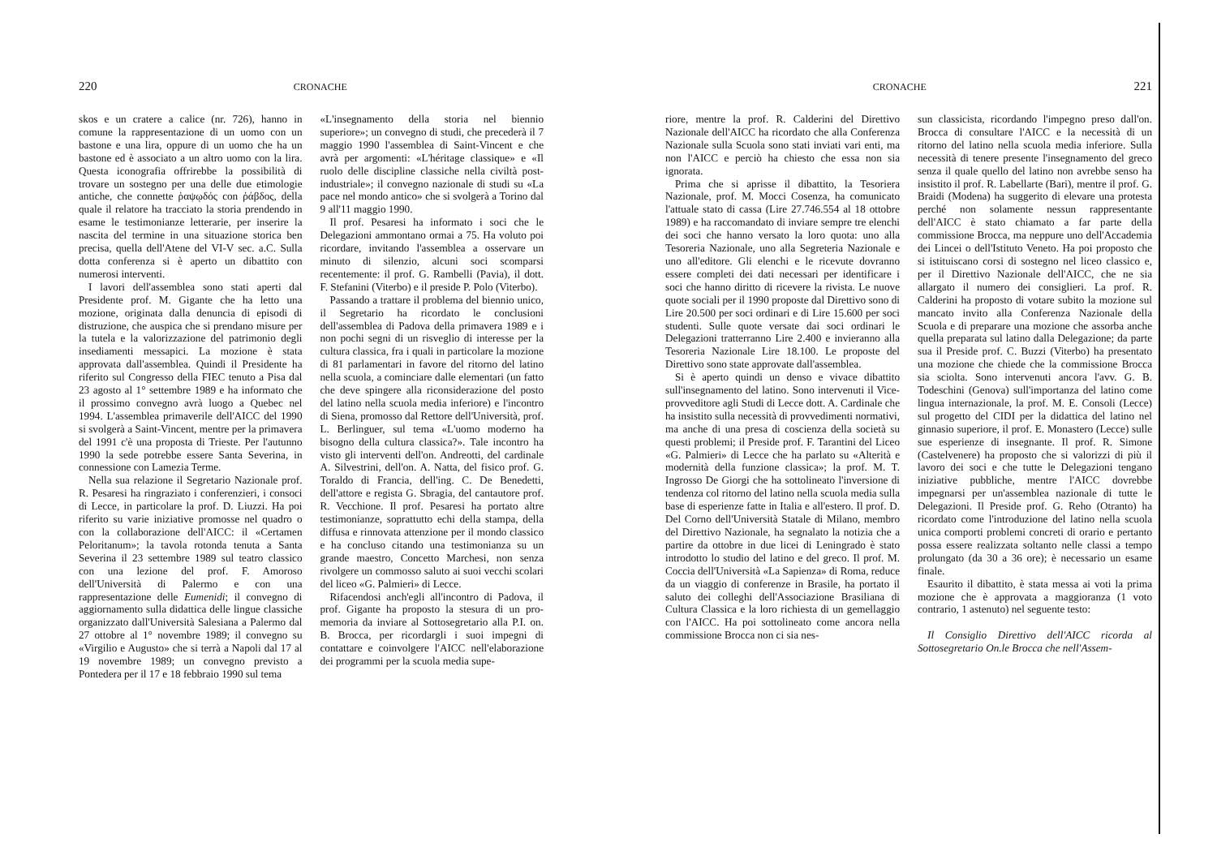220 CRONACHE
skos e un cratere a calice (nr. 726), hanno in comune la rappresentazione di un uomo con un bastone e una lira, oppure di un uomo che ha un bastone ed è associato a un altro uomo con la lira. Questa iconografia offrirebbe la possibilità di trovare un sostegno per una delle due etimologie antiche, che connette ῥαψῳδός con ῥάβδος, della quale il relatore ha tracciato la storia prendendo in esame le testimonianze letterarie, per inserire la nascita del termine in una situazione storica ben precisa, quella dell'Atene del VI-V sec. a.C. Sulla dotta conferenza si è aperto un dibattito con numerosi interventi.
I lavori dell'assemblea sono stati aperti dal Presidente prof. M. Gigante che ha letto una mozione, originata dalla denuncia di episodi di distruzione, che auspica che si prendano misure per la tutela e la valorizzazione del patrimonio degli insediamenti messapici. La mozione è stata approvata dall'assemblea. Quindi il Presidente ha riferito sul Congresso della FIEC tenuto a Pisa dal 23 agosto al 1° settembre 1989 e ha informato che il prossimo convegno avrà luogo a Quebec nel 1994. L'assemblea primaverile dell'AICC del 1990 si svolgerà a Saint-Vincent, mentre per la primavera del 1991 c'è una proposta di Trieste. Per l'autunno 1990 la sede potrebbe essere Santa Severina, in connessione con Lamezia Terme.
Nella sua relazione il Segretario Nazionale prof. R. Pesaresi ha ringraziato i conferenzieri, i consoci di Lecce, in particolare la prof. D. Liuzzi. Ha poi riferito su varie iniziative promosse nel quadro o con la collaborazione dell'AICC: il «Certamen Peloritanum»; la tavola rotonda tenuta a Santa Severina il 23 settembre 1989 sul teatro classico con una lezione del prof. F. Amoroso dell'Università di Palermo e con una rappresentazione delle Eumenidi; il convegno di aggiornamento sulla didattica delle lingue classiche organizzato dall'Università Salesiana a Palermo dal 27 ottobre al 1° novembre 1989; il convegno su «Virgilio e Augusto» che si terrà a Napoli dal 17 al 19 novembre 1989; un convegno previsto a Pontedera per il 17 e 18 febbraio 1990 sul tema
«L'insegnamento della storia nel biennio superiore»; un convegno di studi, che precederà il 7 maggio 1990 l'assemblea di Saint-Vincent e che avrà per argomenti: «L'héritage classique» e «Il ruolo delle discipline classiche nella civiltà post-industriale»; il convegno nazionale di studi su «La pace nel mondo antico» che si svolgerà a Torino dal 9 all'11 maggio 1990.
Il prof. Pesaresi ha informato i soci che le Delegazioni ammontano ormai a 75. Ha voluto poi ricordare, invitando l'assemblea a osservare un minuto di silenzio, alcuni soci scomparsi recentemente: il prof. G. Rambelli (Pavia), il dott. F. Stefanini (Viterbo) e il preside P. Polo (Viterbo).
Passando a trattare il problema del biennio unico, il Segretario ha ricordato le conclusioni dell'assemblea di Padova della primavera 1989 e i non pochi segni di un risveglio di interesse per la cultura classica, fra i quali in particolare la mozione di 81 parlamentari in favore del ritorno del latino nella scuola, a cominciare dalle elementari (un fatto che deve spingere alla riconsiderazione del posto del latino nella scuola media inferiore) e l'incontro di Siena, promosso dal Rettore dell'Università, prof. L. Berlinguer, sul tema «L'uomo moderno ha bisogno della cultura classica?». Tale incontro ha visto gli interventi dell'on. Andreotti, del cardinale A. Silvestrini, dell'on. A. Natta, del fisico prof. G. Toraldo di Francia, dell'ing. C. De Benedetti, dell'attore e regista G. Sbragia, del cantautore prof. R. Vecchione. Il prof. Pesaresi ha portato altre testimonianze, soprattutto echi della stampa, della diffusa e rinnovata attenzione per il mondo classico e ha concluso citando una testimonianza su un grande maestro, Concetto Marchesi, non senza rivolgere un commosso saluto ai suoi vecchi scolari del liceo «G. Palmieri» di Lecce.
Rifacendosi anch'egli all'incontro di Padova, il prof. Gigante ha proposto la stesura di un pro-memoria da inviare al Sottosegretario alla P.I. on. B. Brocca, per ricordargli i suoi impegni di contattare e coinvolgere l'AICC nell'elaborazione dei programmi per la scuola media supe-
CRONACHE 221
riore, mentre la prof. R. Calderini del Direttivo Nazionale dell'AICC ha ricordato che alla Conferenza Nazionale sulla Scuola sono stati inviati vari enti, ma non l'AICC e perciò ha chiesto che essa non sia ignorata.
Prima che si aprisse il dibattito, la Tesoriera Nazionale, prof. M. Mocci Cosenza, ha comunicato l'attuale stato di cassa (Lire 27.746.554 al 18 ottobre 1989) e ha raccomandato di inviare sempre tre elenchi dei soci che hanno versato la loro quota: uno alla Tesoreria Nazionale, uno alla Segreteria Nazionale e uno all'editore. Gli elenchi e le ricevute dovranno essere completi dei dati necessari per identificare i soci che hanno diritto di ricevere la rivista. Le nuove quote sociali per il 1990 proposte dal Direttivo sono di Lire 20.500 per soci ordinari e di Lire 15.600 per soci studenti. Sulle quote versate dai soci ordinari le Delegazioni tratterranno Lire 2.400 e invieranno alla Tesoreria Nazionale Lire 18.100. Le proposte del Direttivo sono state approvate dall'assemblea.
Si è aperto quindi un denso e vivace dibattito sull'insegnamento del latino. Sono intervenuti il Vice-provveditore agli Studi di Lecce dott. A. Cardinale che ha insistito sulla necessità di provvedimenti normativi, ma anche di una presa di coscienza della società su questi problemi; il Preside prof. F. Tarantini del Liceo «G. Palmieri» di Lecce che ha parlato su «Alterità e modernità della funzione classica»; la prof. M. T. Ingrosso De Giorgi che ha sottolineato l'inversione di tendenza col ritorno del latino nella scuola media sulla base di esperienze fatte in Italia e all'estero. Il prof. D. Del Corno dell'Università Statale di Milano, membro del Direttivo Nazionale, ha segnalato la notizia che a partire da ottobre in due licei di Leningrado è stato introdotto lo studio del latino e del greco. Il prof. M. Coccia dell'Università «La Sapienza» di Roma, reduce da un viaggio di conferenze in Brasile, ha portato il saluto dei colleghi dell'Associazione Brasiliana di Cultura Classica e la loro richiesta di un gemellaggio con l'AICC. Ha poi sottolineato come ancora nella commissione Brocca non ci sia nes-
sun classicista, ricordando l'impegno preso dall'on. Brocca di consultare l'AICC e la necessità di un ritorno del latino nella scuola media inferiore. Sulla necessità di tenere presente l'insegnamento del greco senza il quale quello del latino non avrebbe senso ha insistito il prof. R. Labellarte (Bari), mentre il prof. G. Braidi (Modena) ha suggerito di elevare una protesta perché non solamente nessun rappresentante dell'AICC è stato chiamato a far parte della commissione Brocca, ma neppure uno dell'Accademia dei Lincei o dell'Istituto Veneto. Ha poi proposto che si istituiscano corsi di sostegno nel liceo classico e, per il Direttivo Nazionale dell'AICC, che ne sia allargato il numero dei consiglieri. La prof. R. Calderini ha proposto di votare subito la mozione sul mancato invito alla Conferenza Nazionale della Scuola e di preparare una mozione che assorba anche quella preparata sul latino dalla Delegazione; da parte sua il Preside prof. C. Buzzi (Viterbo) ha presentato una mozione che chiede che la commissione Brocca sia sciolta. Sono intervenuti ancora l'avv. G. B. Todeschini (Genova) sull'importanza del latino come lingua internazionale, la prof. M. E. Consoli (Lecce) sul progetto del CIDI per la didattica del latino nel ginnasio superiore, il prof. E. Monastero (Lecce) sulle sue esperienze di insegnante. Il prof. R. Simone (Castelvenere) ha proposto che si valorizzi di più il lavoro dei soci e che tutte le Delegazioni tengano iniziative pubbliche, mentre l'AICC dovrebbe impegnarsi per un'assemblea nazionale di tutte le Delegazioni. Il Preside prof. G. Reho (Otranto) ha ricordato come l'introduzione del latino nella scuola unica comporti problemi concreti di orario e pertanto possa essere realizzata soltanto nelle classi a tempo prolungato (da 30 a 36 ore); è necessario un esame finale.
Esaurito il dibattito, è stata messa ai voti la prima mozione che è approvata a maggioranza (1 voto contrario, 1 astenuto) nel seguente testo:
Il Consiglio Direttivo dell'AICC ricorda al Sottosegretario On.le Brocca che nell'Assem-